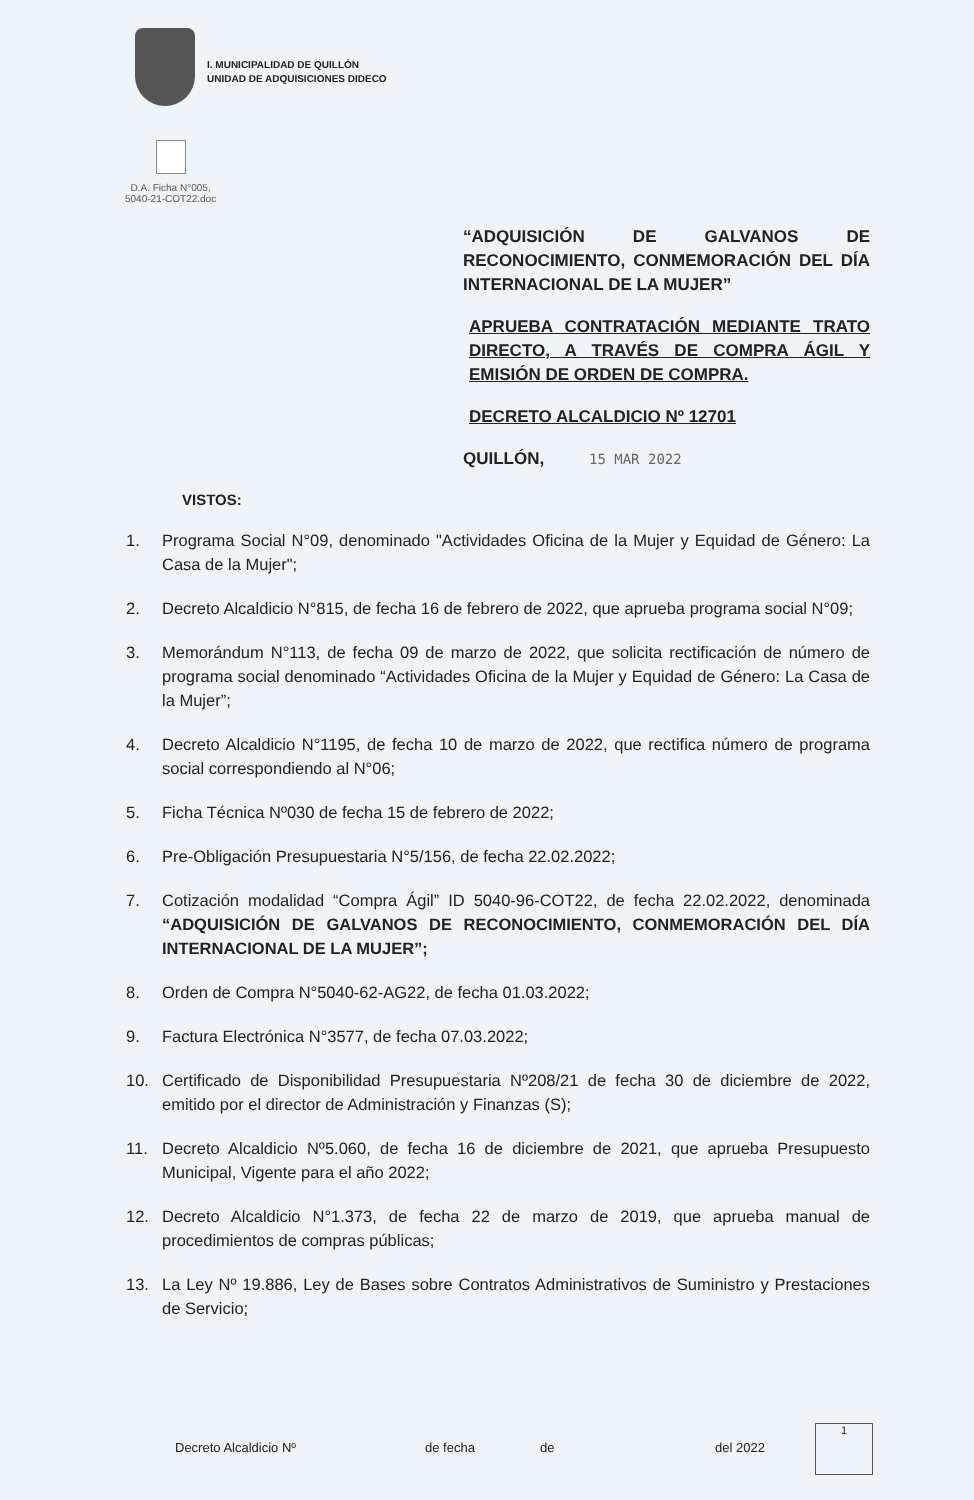I. MUNICIPALIDAD DE QUILLÓN
UNIDAD DE ADQUISICIONES DIDECO
D.A. Ficha N°005,
5040-21-COT22.doc
“ADQUISICIÓN DE GALVANOS DE RECONOCIMIENTO, CONMEMORACIÓN DEL DÍA INTERNACIONAL DE LA MUJER”
APRUEBA CONTRATACIÓN MEDIANTE TRATO DIRECTO, A TRAVÉS DE COMPRA ÁGIL Y EMISIÓN DE ORDEN DE COMPRA.
DECRETO ALCALDICIO Nº 12701
QUILLÓN, 15 MAR 2022
VISTOS:
1. Programa Social N°09, denominado "Actividades Oficina de la Mujer y Equidad de Género: La Casa de la Mujer";
2. Decreto Alcaldicio N°815, de fecha 16 de febrero de 2022, que aprueba programa social N°09;
3. Memorándum N°113, de fecha 09 de marzo de 2022, que solicita rectificación de número de programa social denominado “Actividades Oficina de la Mujer y Equidad de Género: La Casa de la Mujer”;
4. Decreto Alcaldicio N°1195, de fecha 10 de marzo de 2022, que rectifica número de programa social correspondiendo al N°06;
5. Ficha Técnica Nº030 de fecha 15 de febrero de 2022;
6. Pre-Obligación Presupuestaria N°5/156, de fecha 22.02.2022;
7. Cotización modalidad “Compra Ágil” ID 5040-96-COT22, de fecha 22.02.2022, denominada “ADQUISICIÓN DE GALVANOS DE RECONOCIMIENTO, CONMEMORACIÓN DEL DÍA INTERNACIONAL DE LA MUJER”;
8. Orden de Compra N°5040-62-AG22, de fecha 01.03.2022;
9. Factura Electrónica N°3577, de fecha 07.03.2022;
10. Certificado de Disponibilidad Presupuestaria Nº208/21 de fecha 30 de diciembre de 2022, emitido por el director de Administración y Finanzas (S);
11. Decreto Alcaldicio Nº5.060, de fecha 16 de diciembre de 2021, que aprueba Presupuesto Municipal, Vigente para el año 2022;
12. Decreto Alcaldicio N°1.373, de fecha 22 de marzo de 2019, que aprueba manual de procedimientos de compras públicas;
13. La Ley Nº 19.886, Ley de Bases sobre Contratos Administrativos de Suministro y Prestaciones de Servicio;
Decreto Alcaldicio Nº de fecha de del 2022
1